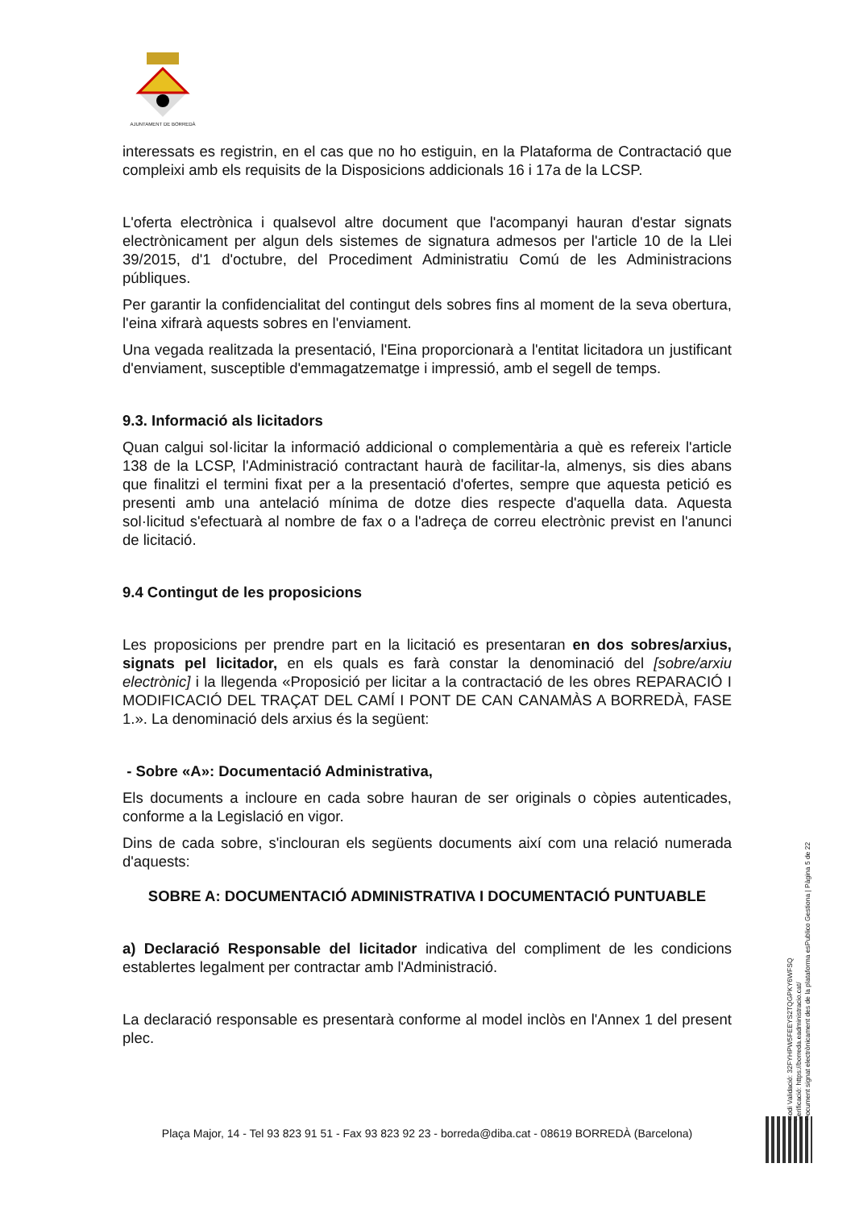AJUNTAMENT DE BORREDÀ
interessats es registrin, en el cas que no ho estiguin, en la Plataforma de Contractació que compleixi amb els requisits de la Disposicions addicionals 16 i 17a de la LCSP.
L'oferta electrònica i qualsevol altre document que l'acompanyi hauran d'estar signats electrònicament per algun dels sistemes de signatura admesos per l'article 10 de la Llei 39/2015, d'1 d'octubre, del Procediment Administratiu Comú de les Administracions públiques.
Per garantir la confidencialitat del contingut dels sobres fins al moment de la seva obertura, l'eina xifrarà aquests sobres en l'enviament.
Una vegada realitzada la presentació, l'Eina proporcionarà a l'entitat licitadora un justificant d'enviament, susceptible d'emmagatzematge i impressió, amb el segell de temps.
9.3. Informació als licitadors
Quan calgui sol·licitar la informació addicional o complementària a què es refereix l'article 138 de la LCSP, l'Administració contractant haurà de facilitar-la, almenys, sis dies abans que finalitzi el termini fixat per a la presentació d'ofertes, sempre que aquesta petició es presenti amb una antelació mínima de dotze dies respecte d'aquella data. Aquesta sol·licitud s'efectuarà al nombre de fax o a l'adreça de correu electrònic previst en l'anunci de licitació.
9.4 Contingut de les proposicions
Les proposicions per prendre part en la licitació es presentaran en dos sobres/arxius, signats pel licitador, en els quals es farà constar la denominació del [sobre/arxiu electrònic] i la llegenda «Proposició per licitar a la contractació de les obres REPARACIÓ I MODIFICACIÓ DEL TRAÇAT DEL CAMÍ I PONT DE CAN CANAMÀS A BORREDÀ, FASE 1.». La denominació dels arxius és la següent:
- Sobre «A»: Documentació Administrativa,
Els documents a incloure en cada sobre hauran de ser originals o còpies autenticades, conforme a la Legislació en vigor.
Dins de cada sobre, s'inclouran els següents documents així com una relació numerada d'aquests:
SOBRE A: DOCUMENTACIÓ ADMINISTRATIVA I DOCUMENTACIÓ PUNTUABLE
a) Declaració Responsable del licitador indicativa del compliment de les condicions establertes legalment per contractar amb l'Administració.
La declaració responsable es presentarà conforme al model inclòs en l'Annex 1 del present plec.
Codi Validació: 32FYHPW5FEEYS2TQGPKY6WFSQ
Verificació: https://borreda.eadministracio.cat/
Document signat electrònicament des de la plataforma esPublico Gestiona | Pàgina 5 de 22
Plaça Major, 14 - Tel 93 823 91 51 - Fax 93 823 92 23 - borreda@diba.cat - 08619 BORREDÀ (Barcelona)